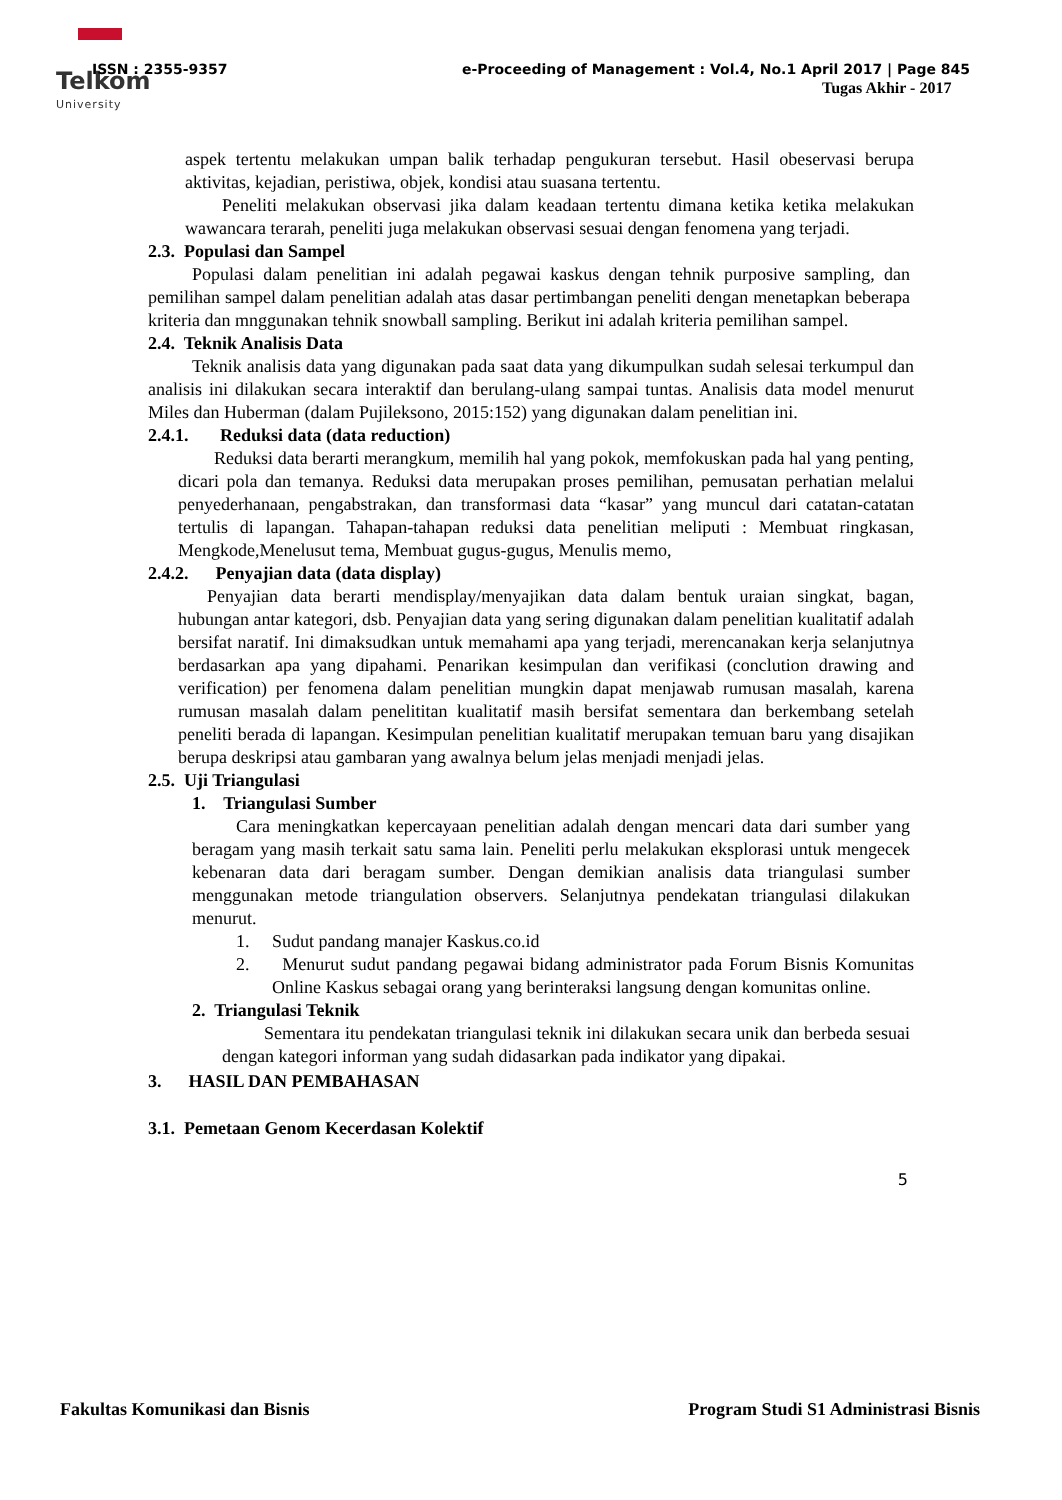Telkom
University
ISSN : 2355-9357
e-Proceeding of Management : Vol.4, No.1 April 2017 | Page 845
Tugas Akhir - 2017
aspek tertentu melakukan umpan balik terhadap pengukuran tersebut. Hasil obeservasi berupa aktivitas, kejadian, peristiwa, objek, kondisi atau suasana tertentu.
Peneliti melakukan observasi jika dalam keadaan tertentu dimana ketika ketika melakukan wawancara terarah, peneliti juga melakukan observasi sesuai dengan fenomena yang terjadi.
2.3. Populasi dan Sampel
Populasi dalam penelitian ini adalah pegawai kaskus dengan tehnik purposive sampling, dan pemilihan sampel dalam penelitian adalah atas dasar pertimbangan peneliti dengan menetapkan beberapa kriteria dan mnggunakan tehnik snowball sampling. Berikut ini adalah kriteria pemilihan sampel.
2.4. Teknik Analisis Data
Teknik analisis data yang digunakan pada saat data yang dikumpulkan sudah selesai terkumpul dan analisis ini dilakukan secara interaktif dan berulang-ulang sampai tuntas. Analisis data model menurut Miles dan Huberman (dalam Pujileksono, 2015:152) yang digunakan dalam penelitian ini.
2.4.1. Reduksi data (data reduction)
Reduksi data berarti merangkum, memilih hal yang pokok, memfokuskan pada hal yang penting, dicari pola dan temanya. Reduksi data merupakan proses pemilihan, pemusatan perhatian melalui penyederhanaan, pengabstrakan, dan transformasi data “kasar” yang muncul dari catatan-catatan tertulis di lapangan. Tahapan-tahapan reduksi data penelitian meliputi : Membuat ringkasan, Mengkode,Menelusut tema, Membuat gugus-gugus, Menulis memo,
2.4.2. Penyajian data (data display)
Penyajian data berarti mendisplay/menyajikan data dalam bentuk uraian singkat, bagan, hubungan antar kategori, dsb. Penyajian data yang sering digunakan dalam penelitian kualitatif adalah bersifat naratif. Ini dimaksudkan untuk memahami apa yang terjadi, merencanakan kerja selanjutnya berdasarkan apa yang dipahami. Penarikan kesimpulan dan verifikasi (conclution drawing and verification) per fenomena dalam penelitian mungkin dapat menjawab rumusan masalah, karena rumusan masalah dalam penelititan kualitatif masih bersifat sementara dan berkembang setelah peneliti berada di lapangan. Kesimpulan penelitian kualitatif merupakan temuan baru yang disajikan berupa deskripsi atau gambaran yang awalnya belum jelas menjadi menjadi jelas.
2.5. Uji Triangulasi
1. Triangulasi Sumber
Cara meningkatkan kepercayaan penelitian adalah dengan mencari data dari sumber yang beragam yang masih terkait satu sama lain. Peneliti perlu melakukan eksplorasi untuk mengecek kebenaran data dari beragam sumber. Dengan demikian analisis data triangulasi sumber menggunakan metode triangulation observers. Selanjutnya pendekatan triangulasi dilakukan menurut.
1. Sudut pandang manajer Kaskus.co.id
2. Menurut sudut pandang pegawai bidang administrator pada Forum Bisnis Komunitas Online Kaskus sebagai orang yang berinteraksi langsung dengan komunitas online.
2. Triangulasi Teknik
Sementara itu pendekatan triangulasi teknik ini dilakukan secara unik dan berbeda sesuai dengan kategori informan yang sudah didasarkan pada indikator yang dipakai.
3. HASIL DAN PEMBAHASAN
3.1. Pemetaan Genom Kecerdasan Kolektif
5
Fakultas Komunikasi dan Bisnis Program Studi S1 Administrasi Bisnis